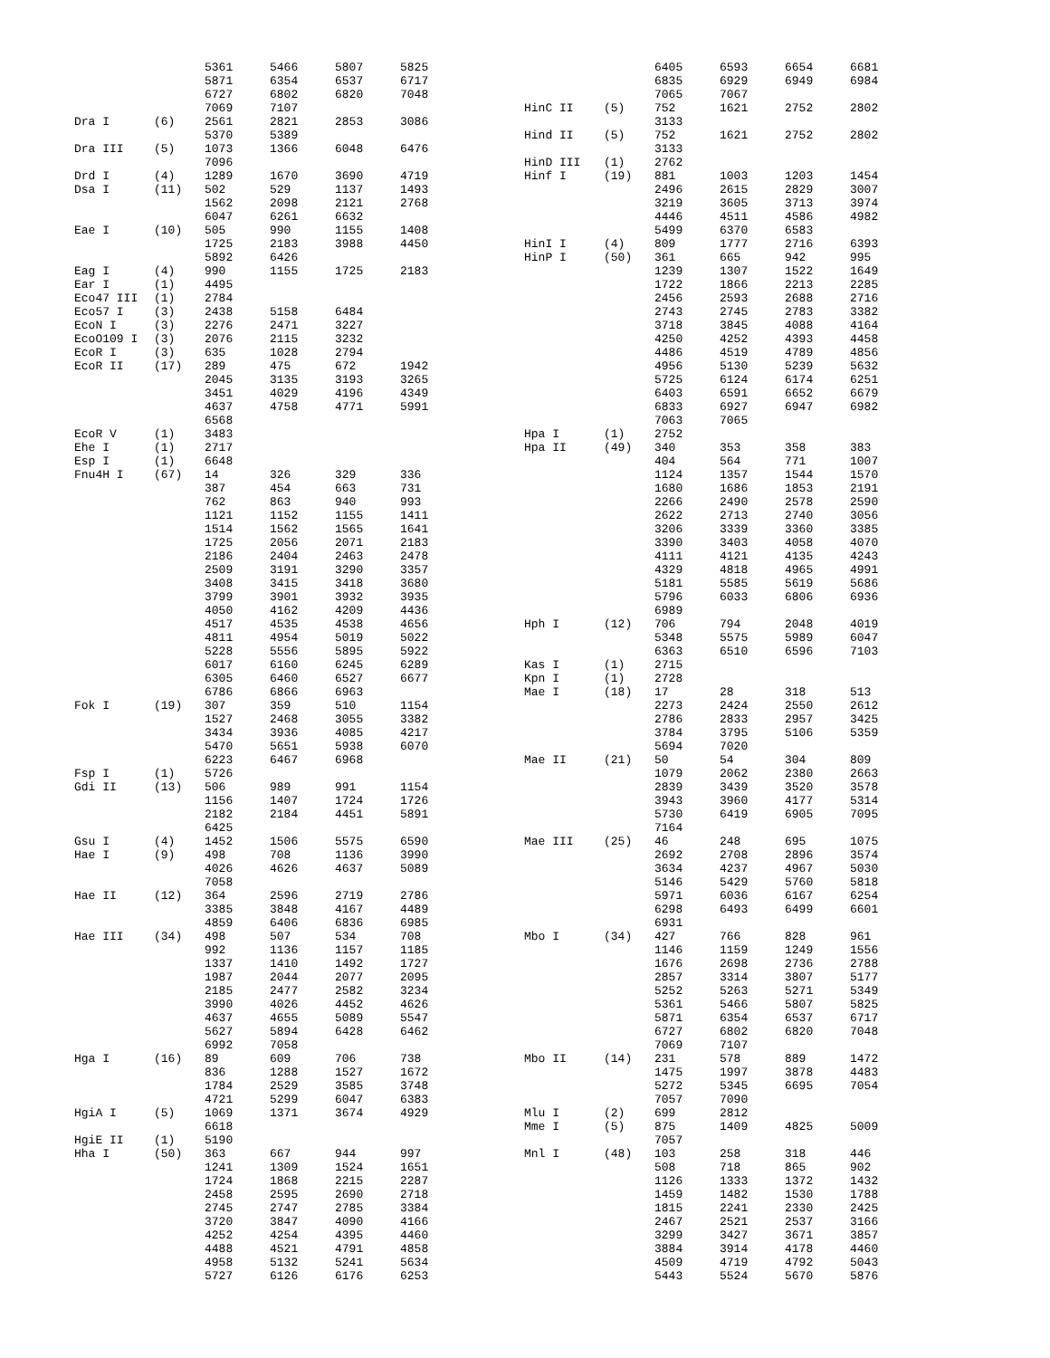| | | 5361 | 5466 | 5807 | 5825 |
| | | 5871 | 6354 | 6537 | 6717 |
| | | 6727 | 6802 | 6820 | 7048 |
| | | 7069 | 7107 | | |
| Dra I | (6) | 2561 | 2821 | 2853 | 3086 |
| | | 5370 | 5389 | | |
| Dra III | (5) | 1073 | 1366 | 6048 | 6476 |
| | | 7096 | | | |
| Drd I | (4) | 1289 | 1670 | 3690 | 4719 |
| Dsa I | (11) | 502 | 529 | 1137 | 1493 |
| | | 1562 | 2098 | 2121 | 2768 |
| | | 6047 | 6261 | 6632 | |
| Eae I | (10) | 505 | 990 | 1155 | 1408 |
| | | 1725 | 2183 | 3988 | 4450 |
| | | 5892 | 6426 | | |
| Eag I | (4) | 990 | 1155 | 1725 | 2183 |
| Ear I | (1) | 4495 | | | |
| Eco47 III | (1) | 2784 | | | |
| Eco57 I | (3) | 2438 | 5158 | 6484 | |
| EcoN I | (3) | 2276 | 2471 | 3227 | |
| EcoO109 I | (3) | 2076 | 2115 | 3232 | |
| EcoR I | (3) | 635 | 1028 | 2794 | |
| EcoR II | (17) | 289 | 475 | 672 | 1942 |
| | | 2045 | 3135 | 3193 | 3265 |
| | | 3451 | 4029 | 4196 | 4349 |
| | | 4637 | 4758 | 4771 | 5991 |
| | | 6568 | | | |
| EcoR V | (1) | 3483 | | | |
| Ehe I | (1) | 2717 | | | |
| Esp I | (1) | 6648 | | | |
| Fnu4H I | (67) | 14 | 326 | 329 | 336 |
| | | 387 | 454 | 663 | 731 |
| | | 762 | 863 | 940 | 993 |
| | | 1121 | 1152 | 1155 | 1411 |
| | | 1514 | 1562 | 1565 | 1641 |
| | | 1725 | 2056 | 2071 | 2183 |
| | | 2186 | 2404 | 2463 | 2478 |
| | | 2509 | 3191 | 3290 | 3357 |
| | | 3408 | 3415 | 3418 | 3680 |
| | | 3799 | 3901 | 3932 | 3935 |
| | | 4050 | 4162 | 4209 | 4436 |
| | | 4517 | 4535 | 4538 | 4656 |
| | | 4811 | 4954 | 5019 | 5022 |
| | | 5228 | 5556 | 5895 | 5922 |
| | | 6017 | 6160 | 6245 | 6289 |
| | | 6305 | 6460 | 6527 | 6677 |
| | | 6786 | 6866 | 6963 | |
| Fok I | (19) | 307 | 359 | 510 | 1154 |
| | | 1527 | 2468 | 3055 | 3382 |
| | | 3434 | 3936 | 4085 | 4217 |
| | | 5470 | 5651 | 5938 | 6070 |
| | | 6223 | 6467 | 6968 | |
| Fsp I | (1) | 5726 | | | |
| Gdi II | (13) | 506 | 989 | 991 | 1154 |
| | | 1156 | 1407 | 1724 | 1726 |
| | | 2182 | 2184 | 4451 | 5891 |
| | | 6425 | | | |
| Gsu I | (4) | 1452 | 1506 | 5575 | 6590 |
| Hae I | (9) | 498 | 708 | 1136 | 3990 |
| | | 4026 | 4626 | 4637 | 5089 |
| | | 7058 | | | |
| Hae II | (12) | 364 | 2596 | 2719 | 2786 |
| | | 3385 | 3848 | 4167 | 4489 |
| | | 4859 | 6406 | 6836 | 6985 |
| Hae III | (34) | 498 | 507 | 534 | 708 |
| | | 992 | 1136 | 1157 | 1185 |
| | | 1337 | 1410 | 1492 | 1727 |
| | | 1987 | 2044 | 2077 | 2095 |
| | | 2185 | 2477 | 2582 | 3234 |
| | | 3990 | 4026 | 4452 | 4626 |
| | | 4637 | 4655 | 5089 | 5547 |
| | | 5627 | 5894 | 6428 | 6462 |
| | | 6992 | 7058 | | |
| Hga I | (16) | 89 | 609 | 706 | 738 |
| | | 836 | 1288 | 1527 | 1672 |
| | | 1784 | 2529 | 3585 | 3748 |
| | | 4721 | 5299 | 6047 | 6383 |
| HgiA I | (5) | 1069 | 1371 | 3674 | 4929 |
| | | 6618 | | | |
| HgiE II | (1) | 5190 | | | |
| Hha I | (50) | 363 | 667 | 944 | 997 |
| | | 1241 | 1309 | 1524 | 1651 |
| | | 1724 | 1868 | 2215 | 2287 |
| | | 2458 | 2595 | 2690 | 2718 |
| | | 2745 | 2747 | 2785 | 3384 |
| | | 3720 | 3847 | 4090 | 4166 |
| | | 4252 | 4254 | 4395 | 4460 |
| | | 4488 | 4521 | 4791 | 4858 |
| | | 4958 | 5132 | 5241 | 5634 |
| | | 5727 | 6126 | 6176 | 6253 |
| | | 6405 | 6593 | 6654 | 6681 |
| | | 6835 | 6929 | 6949 | 6984 |
| | | 7065 | 7067 | | |
| HinC II | (5) | 752 | 1621 | 2752 | 2802 |
| | | 3133 | | | |
| Hind II | (5) | 752 | 1621 | 2752 | 2802 |
| | | 3133 | | | |
| HinD III | (1) | 2762 | | | |
| Hinf I | (19) | 881 | 1003 | 1203 | 1454 |
| | | 2496 | 2615 | 2829 | 3007 |
| | | 3219 | 3605 | 3713 | 3974 |
| | | 4446 | 4511 | 4586 | 4982 |
| | | 5499 | 6370 | 6583 | |
| HinI I | (4) | 809 | 1777 | 2716 | 6393 |
| HinP I | (50) | 361 | 665 | 942 | 995 |
| | | 1239 | 1307 | 1522 | 1649 |
| | | 1722 | 1866 | 2213 | 2285 |
| | | 2456 | 2593 | 2688 | 2716 |
| | | 2743 | 2745 | 2783 | 3382 |
| | | 3718 | 3845 | 4088 | 4164 |
| | | 4250 | 4252 | 4393 | 4458 |
| | | 4486 | 4519 | 4789 | 4856 |
| | | 4956 | 5130 | 5239 | 5632 |
| | | 5725 | 6124 | 6174 | 6251 |
| | | 6403 | 6591 | 6652 | 6679 |
| | | 6833 | 6927 | 6947 | 6982 |
| | | 7063 | 7065 | | |
| Hpa I | (1) | 2752 | | | |
| Hpa II | (49) | 340 | 353 | 358 | 383 |
| | | 404 | 564 | 771 | 1007 |
| | | 1124 | 1357 | 1544 | 1570 |
| | | 1680 | 1686 | 1853 | 2191 |
| | | 2266 | 2490 | 2578 | 2590 |
| | | 2622 | 2713 | 2740 | 3056 |
| | | 3206 | 3339 | 3360 | 3385 |
| | | 3390 | 3403 | 4058 | 4070 |
| | | 4111 | 4121 | 4135 | 4243 |
| | | 4329 | 4818 | 4965 | 4991 |
| | | 5181 | 5585 | 5619 | 5686 |
| | | 5796 | 6033 | 6806 | 6936 |
| | | 6989 | | | |
| Hph I | (12) | 706 | 794 | 2048 | 4019 |
| | | 5348 | 5575 | 5989 | 6047 |
| | | 6363 | 6510 | 6596 | 7103 |
| Kas I | (1) | 2715 | | | |
| Kpn I | (1) | 2728 | | | |
| Mae I | (18) | 17 | 28 | 318 | 513 |
| | | 2273 | 2424 | 2550 | 2612 |
| | | 2786 | 2833 | 2957 | 3425 |
| | | 3784 | 3795 | 5106 | 5359 |
| | | 5694 | 7020 | | |
| Mae II | (21) | 50 | 54 | 304 | 809 |
| | | 1079 | 2062 | 2380 | 2663 |
| | | 2839 | 3439 | 3520 | 3578 |
| | | 3943 | 3960 | 4177 | 5314 |
| | | 5730 | 6419 | 6905 | 7095 |
| | | 7164 | | | |
| Mae III | (25) | 46 | 248 | 695 | 1075 |
| | | 2692 | 2708 | 2896 | 3574 |
| | | 3634 | 4237 | 4967 | 5030 |
| | | 5146 | 5429 | 5760 | 5818 |
| | | 5971 | 6036 | 6167 | 6254 |
| | | 6298 | 6493 | 6499 | 6601 |
| | | 6931 | | | |
| Mbo I | (34) | 427 | 766 | 828 | 961 |
| | | 1146 | 1159 | 1249 | 1556 |
| | | 1676 | 2698 | 2736 | 2788 |
| | | 2857 | 3314 | 3807 | 5177 |
| | | 5252 | 5263 | 5271 | 5349 |
| | | 5361 | 5466 | 5807 | 5825 |
| | | 5871 | 6354 | 6537 | 6717 |
| | | 6727 | 6802 | 6820 | 7048 |
| | | 7069 | 7107 | | |
| Mbo II | (14) | 231 | 578 | 889 | 1472 |
| | | 1475 | 1997 | 3878 | 4483 |
| | | 5272 | 5345 | 6695 | 7054 |
| | | 7057 | 7090 | | |
| Mlu I | (2) | 699 | 2812 | | |
| Mme I | (5) | 875 | 1409 | 4825 | 5009 |
| | | 7057 | | | |
| Mnl I | (48) | 103 | 258 | 318 | 446 |
| | | 508 | 718 | 865 | 902 |
| | | 1126 | 1333 | 1372 | 1432 |
| | | 1459 | 1482 | 1530 | 1788 |
| | | 1815 | 2241 | 2330 | 2425 |
| | | 2467 | 2521 | 2537 | 3166 |
| | | 3299 | 3427 | 3671 | 3857 |
| | | 3884 | 3914 | 4178 | 4460 |
| | | 4509 | 4719 | 4792 | 5043 |
| | | 5443 | 5524 | 5670 | 5876 |